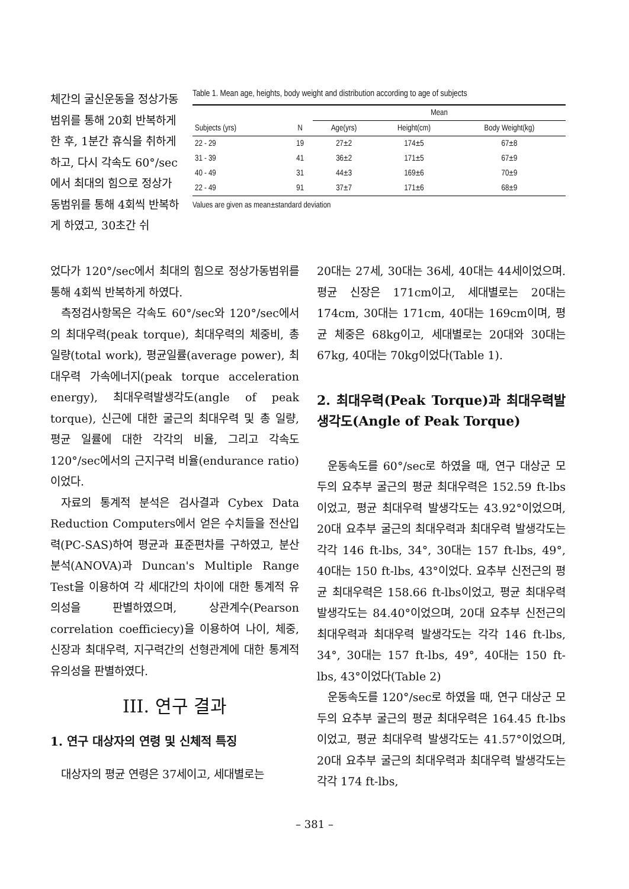체간의 굴신운동을 정상가동범위를 통해 20회 반복하게 한 후, 1분간 휴식을 취하게 하고, 다시 각속도 60°/sec에서 최대의 힘으로 정상가동범위를 통해 4회씩 반복하게 하였고, 30초간 쉬
Table 1. Mean age, heights, body weight and distribution according to age of subjects
| Subjects (yrs) | N | Mean | | |
| --- | --- | --- | --- | --- |
| | | Age(yrs) | Height(cm) | Body Weight(kg) |
| 22 - 29 | 19 | 27±2 | 174±5 | 67±8 |
| 31 - 39 | 41 | 36±2 | 171±5 | 67±9 |
| 40 - 49 | 31 | 44±3 | 169±6 | 70±9 |
| 22 - 49 | 91 | 37±7 | 171±6 | 68±9 |
Values are given as mean±standard deviation
었다가 120°/sec에서 최대의 힘으로 정상가동범위를 통해 4회씩 반복하게 하였다.
측정검사항목은 각속도 60°/sec와 120°/sec에서의 최대우력(peak torque), 최대우력의 체중비, 총일량(total work), 평균일률(average power), 최대우력 가속에너지(peak torque acceleration energy), 최대우력발생각도(angle of peak torque), 신근에 대한 굴근의 최대우력 및 총 일량, 평균 일률에 대한 각각의 비율, 그리고 각속도 120°/sec에서의 근지구력 비율(endurance ratio)이었다.
자료의 통계적 분석은 검사결과 Cybex Data Reduction Computers에서 얻은 수치들을 전산입력(PC-SAS)하여 평균과 표준편차를 구하였고, 분산분석(ANOVA)과 Duncan's Multiple Range Test을 이용하여 각 세대간의 차이에 대한 통계적 유의성을 판별하였으며, 상관계수(Pearson correlation coefficiecy)을 이용하여 나이, 체중, 신장과 최대우력, 지구력간의 선형관계에 대한 통계적 유의성을 판별하였다.
III. 연구 결과
1. 연구 대상자의 연령 및 신체적 특징
대상자의 평균 연령은 37세이고, 세대별로는
20대는 27세, 30대는 36세, 40대는 44세이었으며. 평균 신장은 171cm이고, 세대별로는 20대는 174cm, 30대는 171cm, 40대는 169cm이며, 평균 체중은 68kg이고, 세대별로는 20대와 30대는 67kg, 40대는 70kg이었다(Table 1).
2. 최대우력(Peak Torque)과 최대우력발생각도(Angle of Peak Torque)
운동속도를 60°/sec로 하였을 때, 연구 대상군 모두의 요추부 굴근의 평균 최대우력은 152.59 ft-lbs이었고, 평균 최대우력 발생각도는 43.92°이었으며, 20대 요추부 굴근의 최대우력과 최대우력 발생각도는 각각 146 ft-lbs, 34°, 30대는 157 ft-lbs, 49°, 40대는 150 ft-lbs, 43°이었다. 요추부 신전근의 평균 최대우력은 158.66 ft-lbs이었고, 평균 최대우력 발생각도는 84.40°이었으며, 20대 요추부 신전근의 최대우력과 최대우력 발생각도는 각각 146 ft-lbs, 34°, 30대는 157 ft-lbs, 49°, 40대는 150 ft-lbs, 43°이었다(Table 2)
운동속도를 120°/sec로 하였을 때, 연구 대상군 모두의 요추부 굴근의 평균 최대우력은 164.45 ft-lbs이었고, 평균 최대우력 발생각도는 41.57°이었으며, 20대 요추부 굴근의 최대우력과 최대우력 발생각도는 각각 174 ft-lbs,
– 381 –